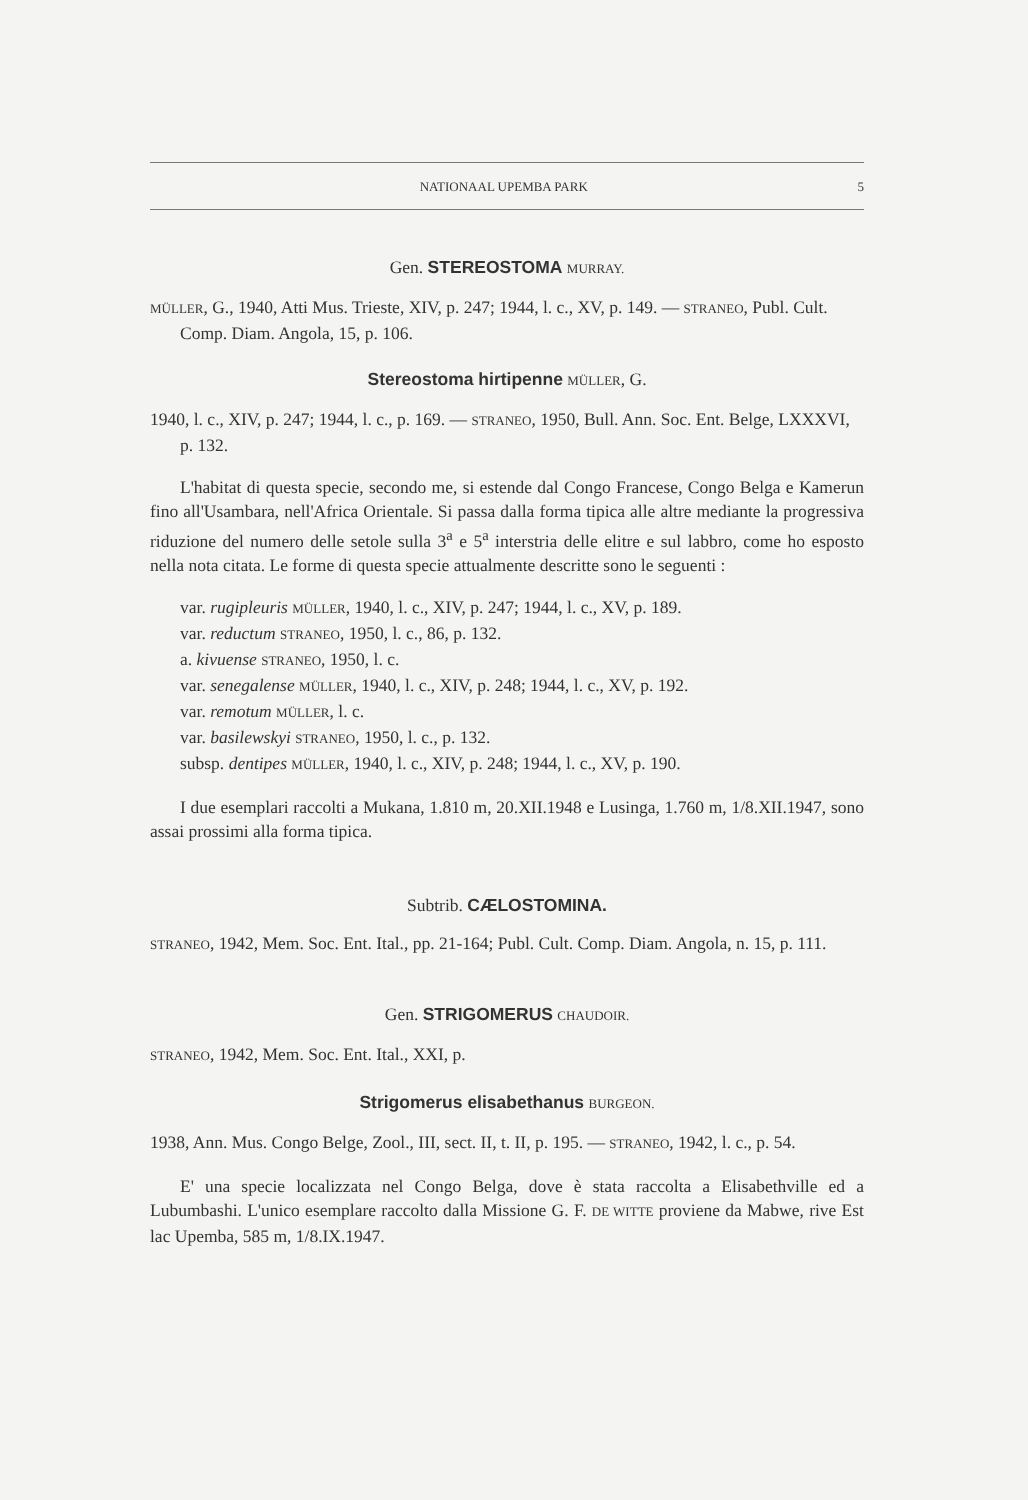NATIONAAL UPEMBA PARK 5
Gen. STEREOSTOMA MURRAY.
MÜLLER, G., 1940, Atti Mus. Trieste, XIV, p. 247; 1944, l. c., XV, p. 149. — STRANEO, Publ. Cult. Comp. Diam. Angola, 15, p. 106.
Stereostoma hirtipenne MÜLLER, G.
1940, l. c., XIV, p. 247; 1944, l. c., p. 169. — STRANEO, 1950, Bull. Ann. Soc. Ent. Belge, LXXXVI, p. 132.
L'habitat di questa specie, secondo me, si estende dal Congo Francese, Congo Belga e Kamerun fino all'Usambara, nell'Africa Orientale. Si passa dalla forma tipica alle altre mediante la progressiva riduzione del numero delle setole sulla 3<sup>a</sup> e 5<sup>a</sup> interstria delle elitre e sul labbro, come ho esposto nella nota citata. Le forme di questa specie attualmente descritte sono le seguenti :
var. rugipleuris MÜLLER, 1940, l. c., XIV, p. 247; 1944, l. c., XV, p. 189.
var. reductum STRANEO, 1950, l. c., 86, p. 132.
a. kivuense STRANEO, 1950, l. c.
var. senegalense MÜLLER, 1940, l. c., XIV, p. 248; 1944, l. c., XV, p. 192.
var. remotum MÜLLER, l. c.
var. basilewskyi STRANEO, 1950, l. c., p. 132.
subsp. dentipes MÜLLER, 1940, l. c., XIV, p. 248; 1944, l. c., XV, p. 190.
I due esemplari raccolti a Mukana, 1.810 m, 20.XII.1948 e Lusinga, 1.760 m, 1/8.XII.1947, sono assai prossimi alla forma tipica.
Subtrib. CÆLOSTOMINA.
STRANEO, 1942, Mem. Soc. Ent. Ital., pp. 21-164; Publ. Cult. Comp. Diam. Angola, n. 15, p. 111.
Gen. STRIGOMERUS CHAUDOIR.
STRANEO, 1942, Mem. Soc. Ent. Ital., XXI, p.
Strigomerus elisabethanus BURGEON.
1938, Ann. Mus. Congo Belge, Zool., III, sect. II, t. II, p. 195. — STRANEO, 1942, l. c., p. 54.
E' una specie localizzata nel Congo Belga, dove è stata raccolta a Elisabethville ed a Lubumbashi. L'unico esemplare raccolto dalla Missione G. F. DE WITTE proviene da Mabwe, rive Est lac Upemba, 585 m, 1/8.IX.1947.